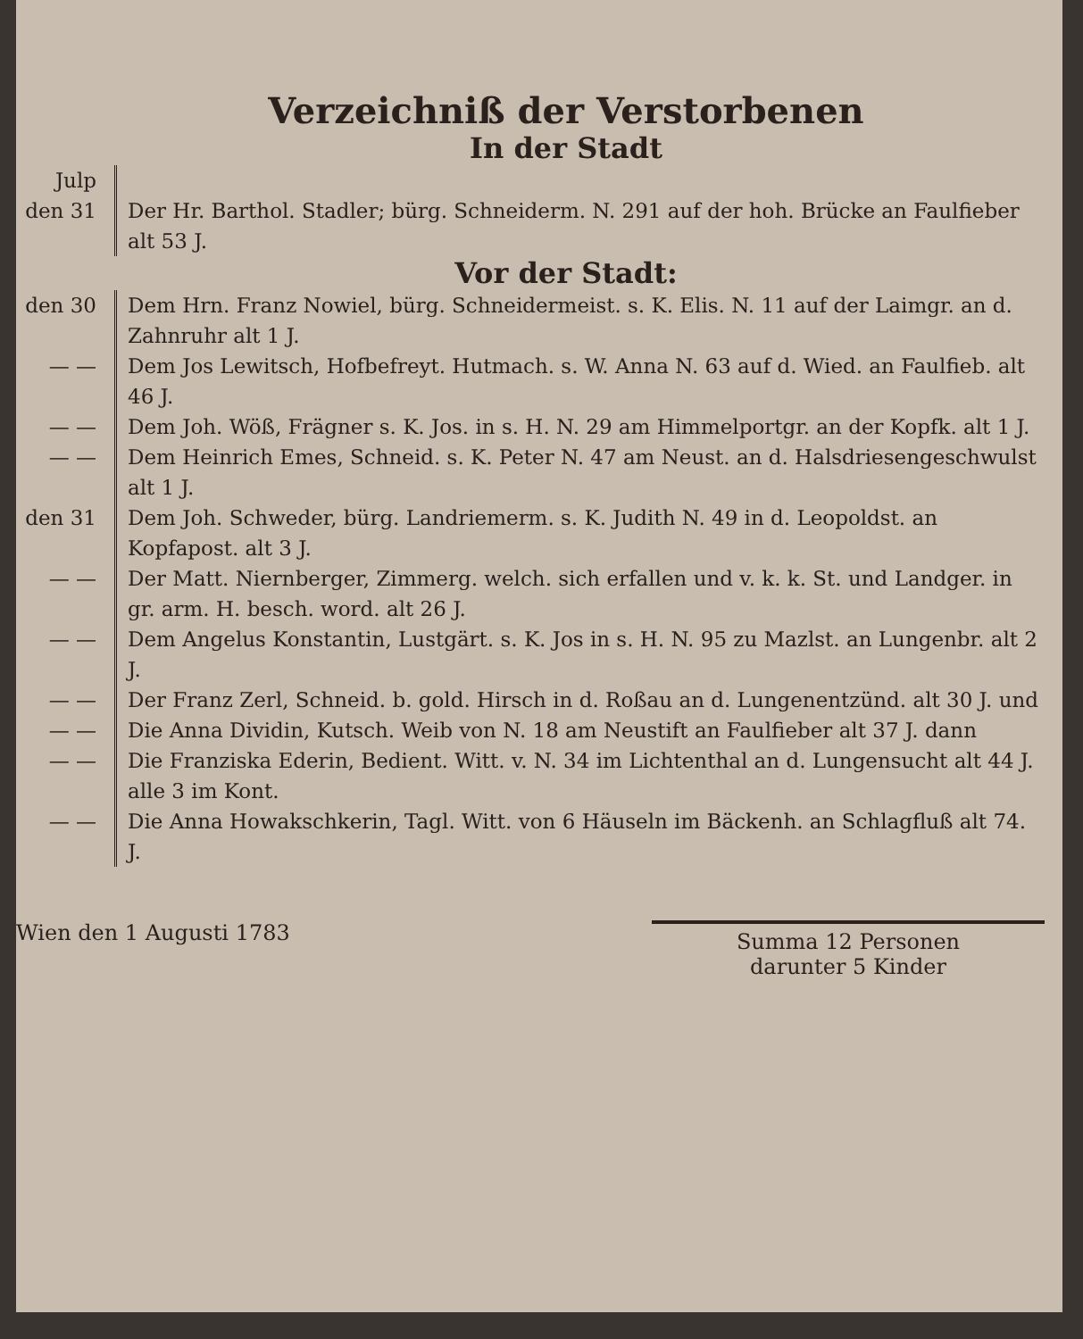Verzeichniß der Verstorbenen
In der Stadt
Julp
den 31
Der Hr. Barthol. Stadler; bürg. Schneiderm. N. 291 auf der hoh. Brücke an Faulfieber alt 53 J.
Vor der Stadt:
den 30 Dem Hrn. Franz Nowiel, bürg. Schneidermeist. s. K. Elis. N. 11 auf der Laimgr. an d. Zahnruhr alt 1 J.
— — Dem Jos Lewitsch, Hofbefreyt. Hutmach. s. W. Anna N. 63 auf d. Wied. an Faulfieb. alt 46 J.
— — Dem Joh. Wöß, Frägner s. K. Jos. in s. H. N. 29 am Himmelportgr. an der Kopfk. alt 1 J.
— — Dem Heinrich Emes, Schneid. s. K. Peter N. 47 am Neust. an d. Halsdriesengeschwulst alt 1 J.
den 31 Dem Joh. Schweder, bürg. Landriemerm. s. K. Judith N. 49 in d. Leopoldst. an Kopfapost. alt 3 J.
— — Der Matt. Niernberger, Zimmerg. welch. sich erfallen und v. k. k. St. und Landger. in gr. arm. H. besch. word. alt 26 J.
— — Dem Angelus Konstantin, Lustgärt. s. K. Jos in s. H. N. 95 zu Mazlst. an Lungenbr. alt 2 J.
— — Der Franz Zerl, Schneid. b. gold. Hirsch in d. Roßau an d. Lungenentzünd. alt 30 J. und
— — Die Anna Dividin, Kutsch. Weib von N. 18 am Neustift an Faulfieber alt 37 J. dann
— — Die Franziska Ederin, Bedient. Witt. v. N. 34 im Lichtenthal an d. Lungensucht alt 44 J. alle 3 im Kont.
— — Die Anna Howakschkerin, Tagl. Witt. von 6 Häuseln im Bäckenh. an Schlagfluß alt 74. J.
Wien den 1 Augusti 1783
Summa 12 Personen
darunter 5 Kinder